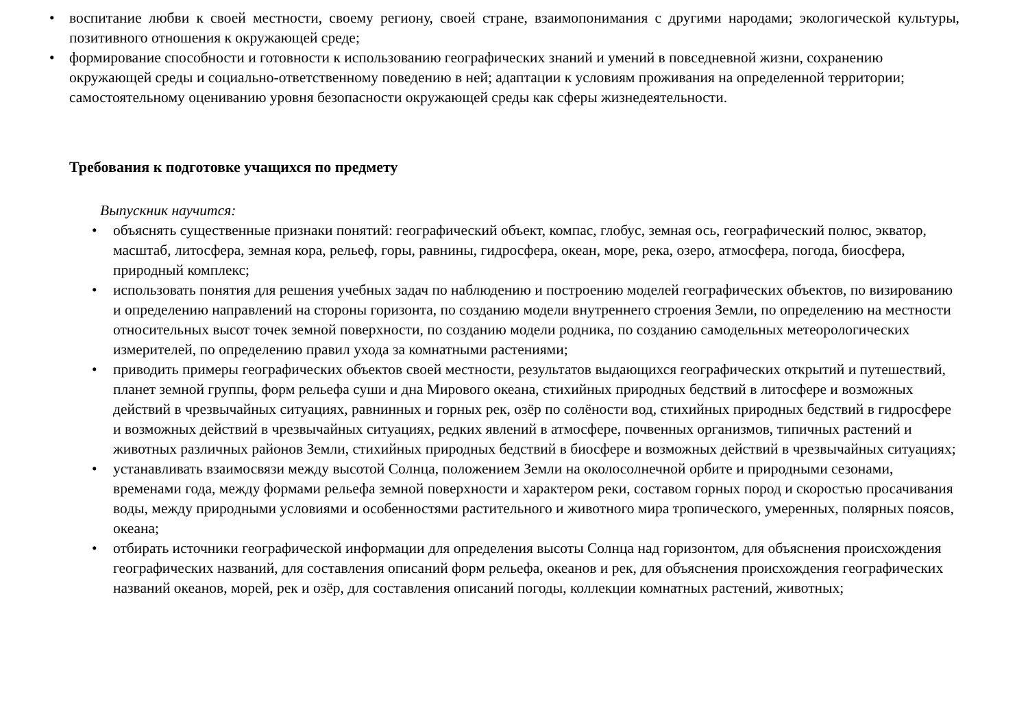• воспитание любви к своей местности, своему региону, своей стране, взаимопонимания с другими народами; экологической культуры, позитивного отношения к окружающей среде;
• формирование способности и готовности к использованию географических знаний и умений в повседневной жизни, сохранению окружающей среды и социально-ответственному поведению в ней; адаптации к условиям проживания на определенной территории; самостоятельному оцениванию уровня безопасности окружающей среды как сферы жизнедеятельности.
Требования к подготовке учащихся по предмету
Выпускник научится:
• объяснять существенные признаки понятий: географический объект, компас, глобус, земная ось, географический полюс, экватор, масштаб, литосфера, земная кора, рельеф, горы, равнины, гидросфера, океан, море, река, озеро, атмосфера, погода, биосфера, природный комплекс;
• использовать понятия для решения учебных задач по наблюдению и построению моделей географических объектов, по визированию и определению направлений на стороны горизонта, по созданию модели внутреннего строения Земли, по определению на местности относительных высот точек земной поверхности, по созданию модели родника, по созданию самодельных метеорологических измерителей, по определению правил ухода за комнатными растениями;
• приводить примеры географических объектов своей местности, результатов выдающихся географических открытий и путешествий, планет земной группы, форм рельефа суши и дна Мирового океана, стихийных природных бедствий в литосфере и возможных действий в чрезвычайных ситуациях, равнинных и горных рек, озёр по солёности вод, стихийных природных бедствий в гидросфере и возможных действий в чрезвычайных ситуациях, редких явлений в атмосфере, почвенных организмов, типичных растений и животных различных районов Земли, стихийных природных бедствий в биосфере и возможных действий в чрезвычайных ситуациях;
• устанавливать взаимосвязи между высотой Солнца, положением Земли на околосолнечной орбите и природными сезонами, временами года, между формами рельефа земной поверхности и характером реки, составом горных пород и скоростью просачивания воды, между природными условиями и особенностями растительного и животного мира тропического, умеренных, полярных поясов, океана;
• отбирать источники географической информации для определения высоты Солнца над горизонтом, для объяснения происхождения географических названий, для составления описаний форм рельефа, океанов и рек, для объяснения происхождения географических названий океанов, морей, рек и озёр, для составления описаний погоды, коллекции комнатных растений, животных;